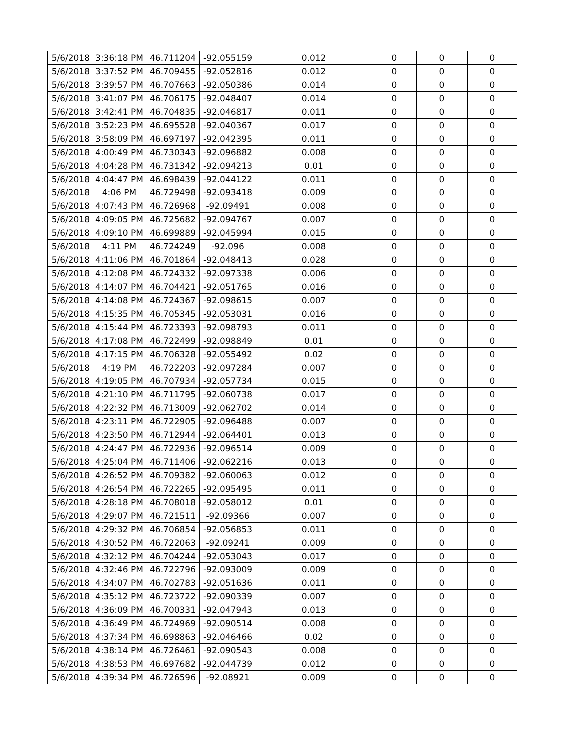| 5/6/2018 | 3:36:18 PM | 46.711204 | -92.055159 | 0.012 | 0 | 0 | 0 |
| 5/6/2018 | 3:37:52 PM | 46.709455 | -92.052816 | 0.012 | 0 | 0 | 0 |
| 5/6/2018 | 3:39:57 PM | 46.707663 | -92.050386 | 0.014 | 0 | 0 | 0 |
| 5/6/2018 | 3:41:07 PM | 46.706175 | -92.048407 | 0.014 | 0 | 0 | 0 |
| 5/6/2018 | 3:42:41 PM | 46.704835 | -92.046817 | 0.011 | 0 | 0 | 0 |
| 5/6/2018 | 3:52:23 PM | 46.695528 | -92.040367 | 0.017 | 0 | 0 | 0 |
| 5/6/2018 | 3:58:09 PM | 46.697197 | -92.042395 | 0.011 | 0 | 0 | 0 |
| 5/6/2018 | 4:00:49 PM | 46.730343 | -92.096882 | 0.008 | 0 | 0 | 0 |
| 5/6/2018 | 4:04:28 PM | 46.731342 | -92.094213 | 0.01 | 0 | 0 | 0 |
| 5/6/2018 | 4:04:47 PM | 46.698439 | -92.044122 | 0.011 | 0 | 0 | 0 |
| 5/6/2018 | 4:06 PM | 46.729498 | -92.093418 | 0.009 | 0 | 0 | 0 |
| 5/6/2018 | 4:07:43 PM | 46.726968 | -92.09491 | 0.008 | 0 | 0 | 0 |
| 5/6/2018 | 4:09:05 PM | 46.725682 | -92.094767 | 0.007 | 0 | 0 | 0 |
| 5/6/2018 | 4:09:10 PM | 46.699889 | -92.045994 | 0.015 | 0 | 0 | 0 |
| 5/6/2018 | 4:11 PM | 46.724249 | -92.096 | 0.008 | 0 | 0 | 0 |
| 5/6/2018 | 4:11:06 PM | 46.701864 | -92.048413 | 0.028 | 0 | 0 | 0 |
| 5/6/2018 | 4:12:08 PM | 46.724332 | -92.097338 | 0.006 | 0 | 0 | 0 |
| 5/6/2018 | 4:14:07 PM | 46.704421 | -92.051765 | 0.016 | 0 | 0 | 0 |
| 5/6/2018 | 4:14:08 PM | 46.724367 | -92.098615 | 0.007 | 0 | 0 | 0 |
| 5/6/2018 | 4:15:35 PM | 46.705345 | -92.053031 | 0.016 | 0 | 0 | 0 |
| 5/6/2018 | 4:15:44 PM | 46.723393 | -92.098793 | 0.011 | 0 | 0 | 0 |
| 5/6/2018 | 4:17:08 PM | 46.722499 | -92.098849 | 0.01 | 0 | 0 | 0 |
| 5/6/2018 | 4:17:15 PM | 46.706328 | -92.055492 | 0.02 | 0 | 0 | 0 |
| 5/6/2018 | 4:19 PM | 46.722203 | -92.097284 | 0.007 | 0 | 0 | 0 |
| 5/6/2018 | 4:19:05 PM | 46.707934 | -92.057734 | 0.015 | 0 | 0 | 0 |
| 5/6/2018 | 4:21:10 PM | 46.711795 | -92.060738 | 0.017 | 0 | 0 | 0 |
| 5/6/2018 | 4:22:32 PM | 46.713009 | -92.062702 | 0.014 | 0 | 0 | 0 |
| 5/6/2018 | 4:23:11 PM | 46.722905 | -92.096488 | 0.007 | 0 | 0 | 0 |
| 5/6/2018 | 4:23:50 PM | 46.712944 | -92.064401 | 0.013 | 0 | 0 | 0 |
| 5/6/2018 | 4:24:47 PM | 46.722936 | -92.096514 | 0.009 | 0 | 0 | 0 |
| 5/6/2018 | 4:25:04 PM | 46.711406 | -92.062216 | 0.013 | 0 | 0 | 0 |
| 5/6/2018 | 4:26:52 PM | 46.709382 | -92.060063 | 0.012 | 0 | 0 | 0 |
| 5/6/2018 | 4:26:54 PM | 46.722265 | -92.095495 | 0.011 | 0 | 0 | 0 |
| 5/6/2018 | 4:28:18 PM | 46.708018 | -92.058012 | 0.01 | 0 | 0 | 0 |
| 5/6/2018 | 4:29:07 PM | 46.721511 | -92.09366 | 0.007 | 0 | 0 | 0 |
| 5/6/2018 | 4:29:32 PM | 46.706854 | -92.056853 | 0.011 | 0 | 0 | 0 |
| 5/6/2018 | 4:30:52 PM | 46.722063 | -92.09241 | 0.009 | 0 | 0 | 0 |
| 5/6/2018 | 4:32:12 PM | 46.704244 | -92.053043 | 0.017 | 0 | 0 | 0 |
| 5/6/2018 | 4:32:46 PM | 46.722796 | -92.093009 | 0.009 | 0 | 0 | 0 |
| 5/6/2018 | 4:34:07 PM | 46.702783 | -92.051636 | 0.011 | 0 | 0 | 0 |
| 5/6/2018 | 4:35:12 PM | 46.723722 | -92.090339 | 0.007 | 0 | 0 | 0 |
| 5/6/2018 | 4:36:09 PM | 46.700331 | -92.047943 | 0.013 | 0 | 0 | 0 |
| 5/6/2018 | 4:36:49 PM | 46.724969 | -92.090514 | 0.008 | 0 | 0 | 0 |
| 5/6/2018 | 4:37:34 PM | 46.698863 | -92.046466 | 0.02 | 0 | 0 | 0 |
| 5/6/2018 | 4:38:14 PM | 46.726461 | -92.090543 | 0.008 | 0 | 0 | 0 |
| 5/6/2018 | 4:38:53 PM | 46.697682 | -92.044739 | 0.012 | 0 | 0 | 0 |
| 5/6/2018 | 4:39:34 PM | 46.726596 | -92.08921 | 0.009 | 0 | 0 | 0 |